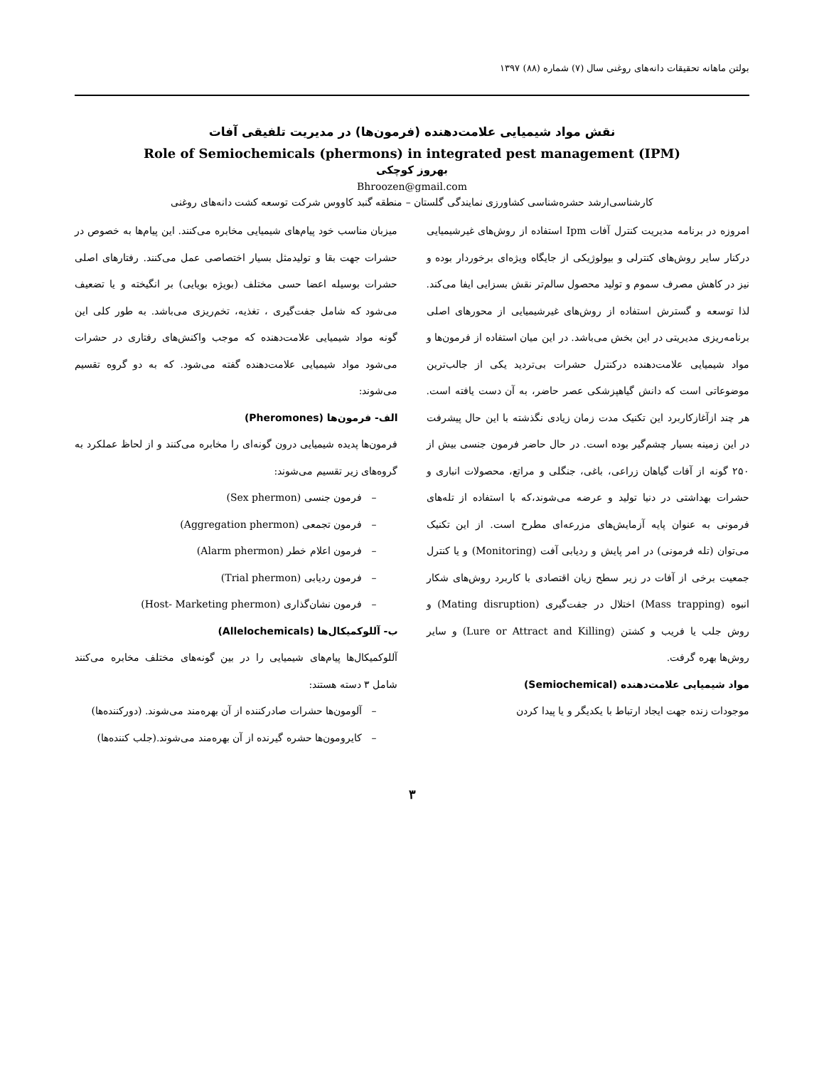بولتن ماهانه تحقیقات دانه‌های روغنی سال (۷) شماره (۸۸) ۱۳۹۷
نقش مواد شیمیایی علامت‌دهنده (فرمون‌ها) در مدیریت تلفیقی آفات
Role of Semiochemicals (phermons) in integrated pest management (IPM)
بهروز کوچکی
Bhroozen@gmail.com
کارشناسی‌ارشد حشره‌شناسی کشاورزی نمایندگی گلستان – منطقه گنبد کاووس شرکت توسعه کشت دانه‌های روغنی
امروزه در برنامه مدیریت کنترل آفات Ipm استفاده از روش‌های غیرشیمیایی درکنار سایر روش‌های کنترلی و بیولوژیکی از جایگاه ویژه‌ای برخوردار بوده و نیز در کاهش مصرف سموم و تولید محصول سالم‌تر نقش بسزایی ایفا می‌کند. لذا توسعه و گسترش استفاده از روش‌های غیرشیمیایی از محورهای اصلی برنامه‌ریزی مدیریتی در این بخش می‌باشد. در این میان استفاده از فرمون‌ها و مواد شیمیایی علامت‌دهنده درکنترل حشرات بی‌تردید یکی از جالب‌ترین موضوعاتی است که دانش گیاهپزشکی عصر حاضر، به آن دست یافته است. هر چند ازآغازکاربرد این تکنیک مدت زمان زیادی نگذشته با این حال پیشرفت در این زمینه بسیار چشم‌گیر بوده است. در حال حاضر فرمون جنسی بیش از ۲۵۰ گونه از آفات گیاهان زراعی، باغی، جنگلی و مراتع، محصولات انباری و حشرات بهداشتی در دنیا تولید و عرضه می‌شوند،که با استفاده از تله‌های فرمونی به عنوان پایه آزمایش‌های مزرعه‌ای مطرح است. از این تکنیک می‌توان (تله فرمونی) در امر پایش و ردیابی آفت (Monitoring) و یا کنترل جمعیت برخی از آفات در زیر سطح زیان اقتصادی با کاربرد روش‌های شکار انبوه (Mass trapping) اختلال در جفت‌گیری (Mating disruption) و روش جلب یا فریب و کشتن (Lure or Attract and Killing) و سایر روش‌ها بهره گرفت.
مواد شیمیایی علامت‌دهنده (Semiochemical)
موجودات زنده جهت ایجاد ارتباط با یکدیگر و یا پیدا کردن
میزبان مناسب خود پیام‌های شیمیایی مخابره می‌کنند. این پیام‌ها به خصوص در حشرات جهت بقا و تولیدمثل بسیار اختصاصی عمل می‌کنند. رفتارهای اصلی حشرات بوسیله اعضا حسی مختلف (بویژه بویایی) بر انگیخته و یا تضعیف می‌شود که شامل جفت‌گیری ، تغذیه، تخم‌ریزی می‌باشد. به طور کلی این گونه مواد شیمیایی علامت‌دهنده که موجب واکنش‌های رفتاری در حشرات می‌شود مواد شیمیایی علامت‌دهنده گفته می‌شود. که به دو گروه تقسیم می‌شوند:
الف- فرمون‌ها (Pheromones)
فرمون‌ها پدیده شیمیایی درون گونه‌ای را مخابره می‌کنند و از لحاظ عملکرد به گروه‌های زیر تقسیم می‌شوند:
– فرمون جنسی (Sex phermon)
– فرمون تجمعی (Aggregation phermon)
– فرمون اعلام خطر (Alarm phermon)
– فرمون ردیابی (Trial phermon)
– فرمون نشان‌گذاری (Host- Marketing phermon)
ب- آللوکمیکال‌ها (Allelochemicals)
آللوکمیکال‌ها پیام‌های شیمیایی را در بین گونه‌های مختلف مخابره می‌کنند شامل ۳ دسته هستند:
– آلومون‌ها حشرات صادرکننده از آن بهره‌مند می‌شوند. (دورکننده‌ها)
– کایرومون‌ها حشره گیرنده از آن بهره‌مند می‌شوند.(جلب کننده‌ها)
۳